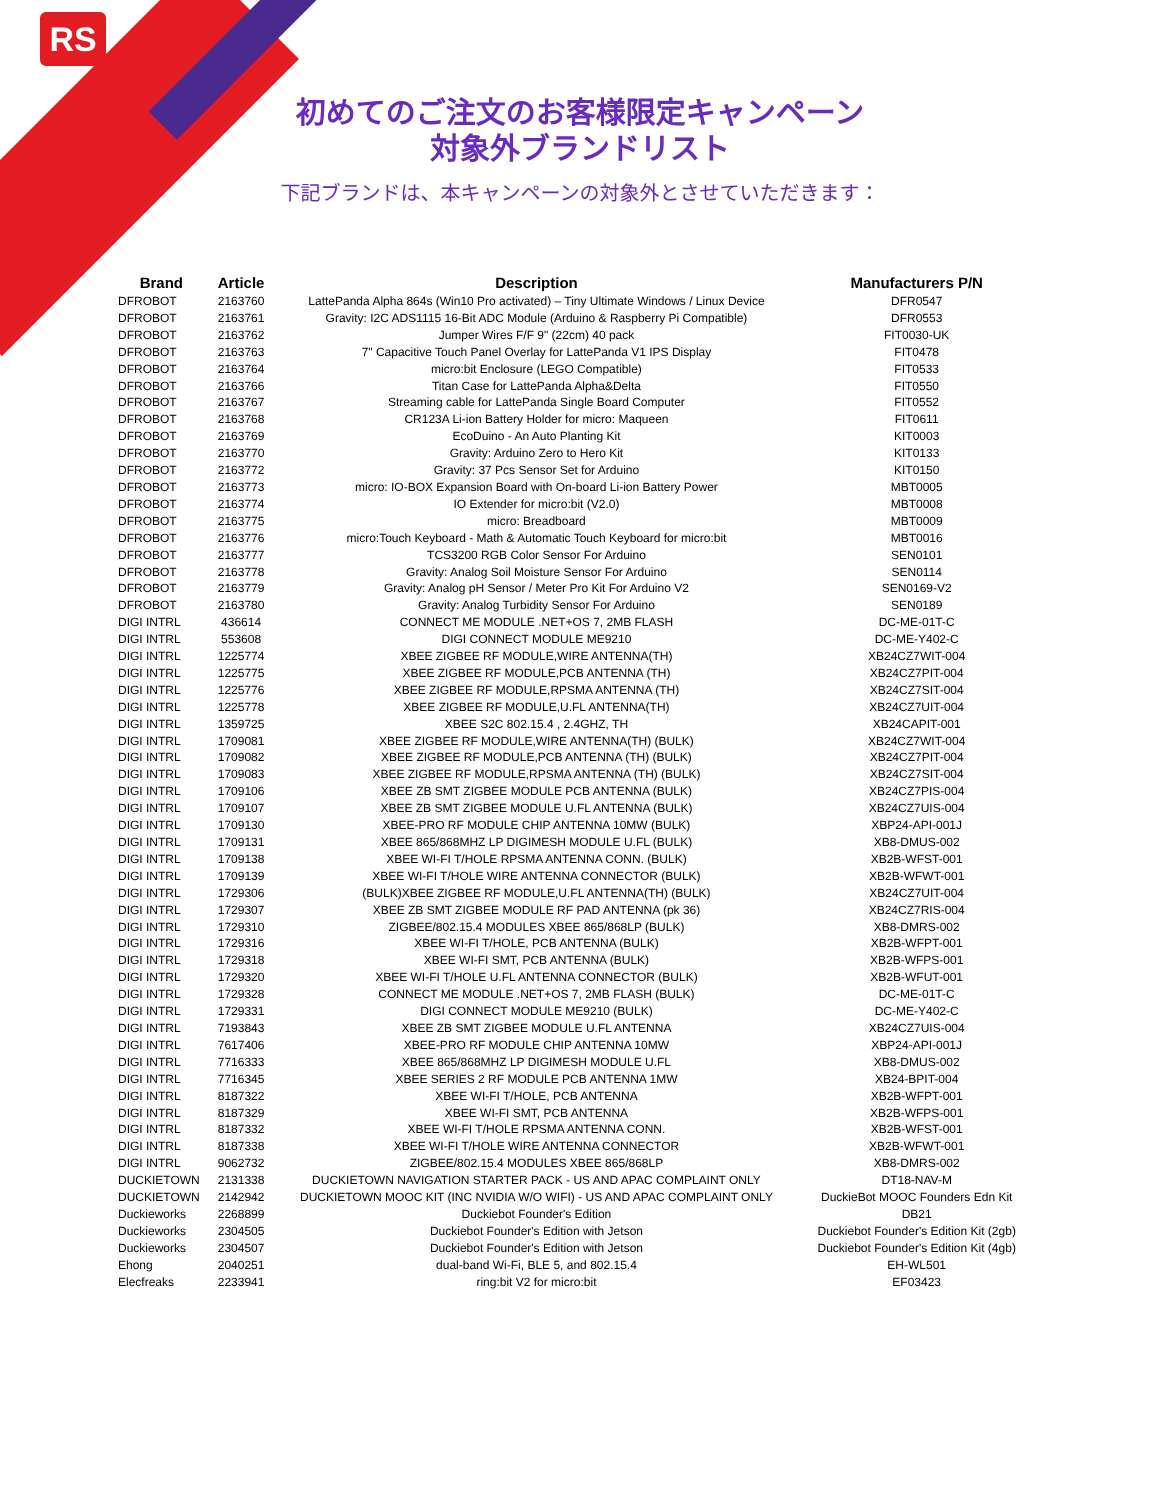RS
初めてのご注文のお客様限定キャンペーン
対象外ブランドリスト
下記ブランドは、本キャンペーンの対象外とさせていただきます：
| Brand | Article | Description | Manufacturers P/N |
| --- | --- | --- | --- |
| DFROBOT | 2163760 | LattePanda Alpha 864s (Win10 Pro activated) – Tiny Ultimate Windows / Linux Device | DFR0547 |
| DFROBOT | 2163761 | Gravity: I2C ADS1115 16-Bit ADC Module (Arduino & Raspberry Pi Compatible) | DFR0553 |
| DFROBOT | 2163762 | Jumper Wires F/F 9" (22cm) 40 pack | FIT0030-UK |
| DFROBOT | 2163763 | 7" Capacitive Touch Panel Overlay for LattePanda V1 IPS Display | FIT0478 |
| DFROBOT | 2163764 | micro:bit Enclosure (LEGO Compatible) | FIT0533 |
| DFROBOT | 2163766 | Titan Case for LattePanda Alpha&Delta | FIT0550 |
| DFROBOT | 2163767 | Streaming cable for LattePanda Single Board Computer | FIT0552 |
| DFROBOT | 2163768 | CR123A Li-ion Battery Holder for micro: Maqueen | FIT0611 |
| DFROBOT | 2163769 | EcoDuino - An Auto Planting Kit | KIT0003 |
| DFROBOT | 2163770 | Gravity: Arduino Zero to Hero Kit | KIT0133 |
| DFROBOT | 2163772 | Gravity: 37 Pcs Sensor Set for Arduino | KIT0150 |
| DFROBOT | 2163773 | micro: IO-BOX Expansion Board with On-board Li-ion Battery Power | MBT0005 |
| DFROBOT | 2163774 | IO Extender for micro:bit (V2.0) | MBT0008 |
| DFROBOT | 2163775 | micro: Breadboard | MBT0009 |
| DFROBOT | 2163776 | micro:Touch Keyboard - Math & Automatic Touch Keyboard for micro:bit | MBT0016 |
| DFROBOT | 2163777 | TCS3200 RGB Color Sensor For Arduino | SEN0101 |
| DFROBOT | 2163778 | Gravity: Analog Soil Moisture Sensor For Arduino | SEN0114 |
| DFROBOT | 2163779 | Gravity: Analog pH Sensor / Meter Pro Kit For Arduino V2 | SEN0169-V2 |
| DFROBOT | 2163780 | Gravity: Analog Turbidity Sensor For Arduino | SEN0189 |
| DIGI INTRL | 436614 | CONNECT ME MODULE .NET+OS 7, 2MB FLASH | DC-ME-01T-C |
| DIGI INTRL | 553608 | DIGI CONNECT MODULE ME9210 | DC-ME-Y402-C |
| DIGI INTRL | 1225774 | XBEE ZIGBEE RF MODULE,WIRE ANTENNA(TH) | XB24CZ7WIT-004 |
| DIGI INTRL | 1225775 | XBEE ZIGBEE RF MODULE,PCB ANTENNA (TH) | XB24CZ7PIT-004 |
| DIGI INTRL | 1225776 | XBEE ZIGBEE RF MODULE,RPSMA ANTENNA (TH) | XB24CZ7SIT-004 |
| DIGI INTRL | 1225778 | XBEE ZIGBEE RF MODULE,U.FL ANTENNA(TH) | XB24CZ7UIT-004 |
| DIGI INTRL | 1359725 | XBEE S2C 802.15.4 , 2.4GHZ, TH | XB24CAPIT-001 |
| DIGI INTRL | 1709081 | XBEE ZIGBEE RF MODULE,WIRE ANTENNA(TH) (BULK) | XB24CZ7WIT-004 |
| DIGI INTRL | 1709082 | XBEE ZIGBEE RF MODULE,PCB ANTENNA (TH) (BULK) | XB24CZ7PIT-004 |
| DIGI INTRL | 1709083 | XBEE ZIGBEE RF MODULE,RPSMA ANTENNA (TH) (BULK) | XB24CZ7SIT-004 |
| DIGI INTRL | 1709106 | XBEE ZB SMT ZIGBEE MODULE PCB ANTENNA (BULK) | XB24CZ7PIS-004 |
| DIGI INTRL | 1709107 | XBEE ZB SMT ZIGBEE MODULE U.FL ANTENNA (BULK) | XB24CZ7UIS-004 |
| DIGI INTRL | 1709130 | XBEE-PRO RF MODULE CHIP ANTENNA 10MW (BULK) | XBP24-API-001J |
| DIGI INTRL | 1709131 | XBEE 865/868MHZ LP DIGIMESH MODULE U.FL (BULK) | XB8-DMUS-002 |
| DIGI INTRL | 1709138 | XBEE WI-FI T/HOLE RPSMA ANTENNA CONN. (BULK) | XB2B-WFST-001 |
| DIGI INTRL | 1709139 | XBEE WI-FI T/HOLE WIRE ANTENNA CONNECTOR (BULK) | XB2B-WFWT-001 |
| DIGI INTRL | 1729306 | (BULK)XBEE ZIGBEE RF MODULE,U.FL ANTENNA(TH) (BULK) | XB24CZ7UIT-004 |
| DIGI INTRL | 1729307 | XBEE ZB SMT ZIGBEE MODULE RF PAD ANTENNA (pk 36) | XB24CZ7RIS-004 |
| DIGI INTRL | 1729310 | ZIGBEE/802.15.4 MODULES XBEE 865/868LP (BULK) | XB8-DMRS-002 |
| DIGI INTRL | 1729316 | XBEE WI-FI T/HOLE, PCB ANTENNA (BULK) | XB2B-WFPT-001 |
| DIGI INTRL | 1729318 | XBEE WI-FI SMT, PCB ANTENNA (BULK) | XB2B-WFPS-001 |
| DIGI INTRL | 1729320 | XBEE WI-FI T/HOLE U.FL ANTENNA CONNECTOR (BULK) | XB2B-WFUT-001 |
| DIGI INTRL | 1729328 | CONNECT ME MODULE .NET+OS 7, 2MB FLASH (BULK) | DC-ME-01T-C |
| DIGI INTRL | 1729331 | DIGI CONNECT MODULE ME9210 (BULK) | DC-ME-Y402-C |
| DIGI INTRL | 7193843 | XBEE ZB SMT ZIGBEE MODULE U.FL ANTENNA | XB24CZ7UIS-004 |
| DIGI INTRL | 7617406 | XBEE-PRO RF MODULE CHIP ANTENNA 10MW | XBP24-API-001J |
| DIGI INTRL | 7716333 | XBEE 865/868MHZ LP DIGIMESH MODULE U.FL | XB8-DMUS-002 |
| DIGI INTRL | 7716345 | XBEE SERIES 2 RF MODULE PCB ANTENNA 1MW | XB24-BPIT-004 |
| DIGI INTRL | 8187322 | XBEE WI-FI T/HOLE, PCB ANTENNA | XB2B-WFPT-001 |
| DIGI INTRL | 8187329 | XBEE WI-FI SMT, PCB ANTENNA | XB2B-WFPS-001 |
| DIGI INTRL | 8187332 | XBEE WI-FI T/HOLE RPSMA ANTENNA CONN. | XB2B-WFST-001 |
| DIGI INTRL | 8187338 | XBEE WI-FI T/HOLE WIRE ANTENNA CONNECTOR | XB2B-WFWT-001 |
| DIGI INTRL | 9062732 | ZIGBEE/802.15.4 MODULES XBEE 865/868LP | XB8-DMRS-002 |
| DUCKIETOWN | 2131338 | DUCKIETOWN NAVIGATION STARTER PACK - US AND APAC COMPLAINT ONLY | DT18-NAV-M |
| DUCKIETOWN | 2142942 | DUCKIETOWN MOOC KIT (INC NVIDIA W/O WIFI) - US AND APAC COMPLAINT ONLY | DuckieBot MOOC Founders Edn Kit |
| Duckieworks | 2268899 | Duckiebot Founder's Edition | DB21 |
| Duckieworks | 2304505 | Duckiebot Founder's Edition with Jetson | Duckiebot Founder's Edition Kit (2gb) |
| Duckieworks | 2304507 | Duckiebot Founder's Edition with Jetson | Duckiebot Founder's Edition Kit (4gb) |
| Ehong | 2040251 | dual-band Wi-Fi, BLE 5, and 802.15.4 | EH-WL501 |
| Elecfreaks | 2233941 | ring:bit V2 for micro:bit | EF03423 |